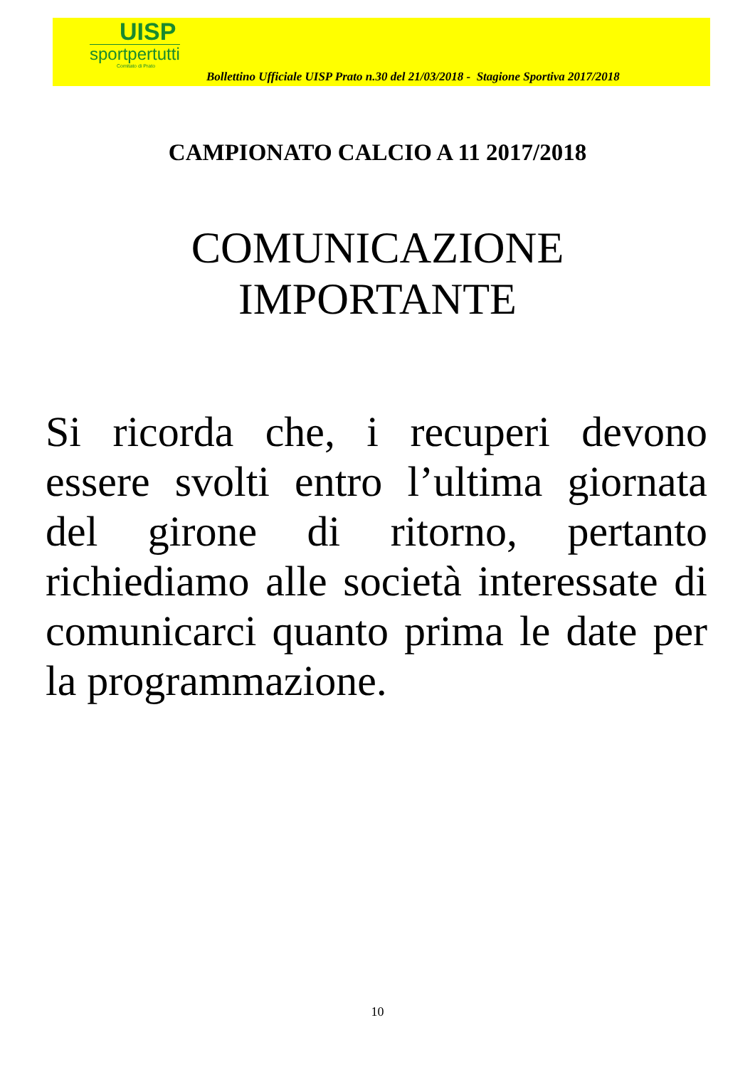UISP
sportpertutti
Comitato di Prato
Bollettino Ufficiale UISP Prato n.30 del 21/03/2018 - Stagione Sportiva 2017/2018
CAMPIONATO CALCIO A 11 2017/2018
COMUNICAZIONE
IMPORTANTE
Si ricorda che, i recuperi devono essere svolti entro l’ultima giornata del girone di ritorno, pertanto richiediamo alle società interessate di comunicarci quanto prima le date per la programmazione.
10